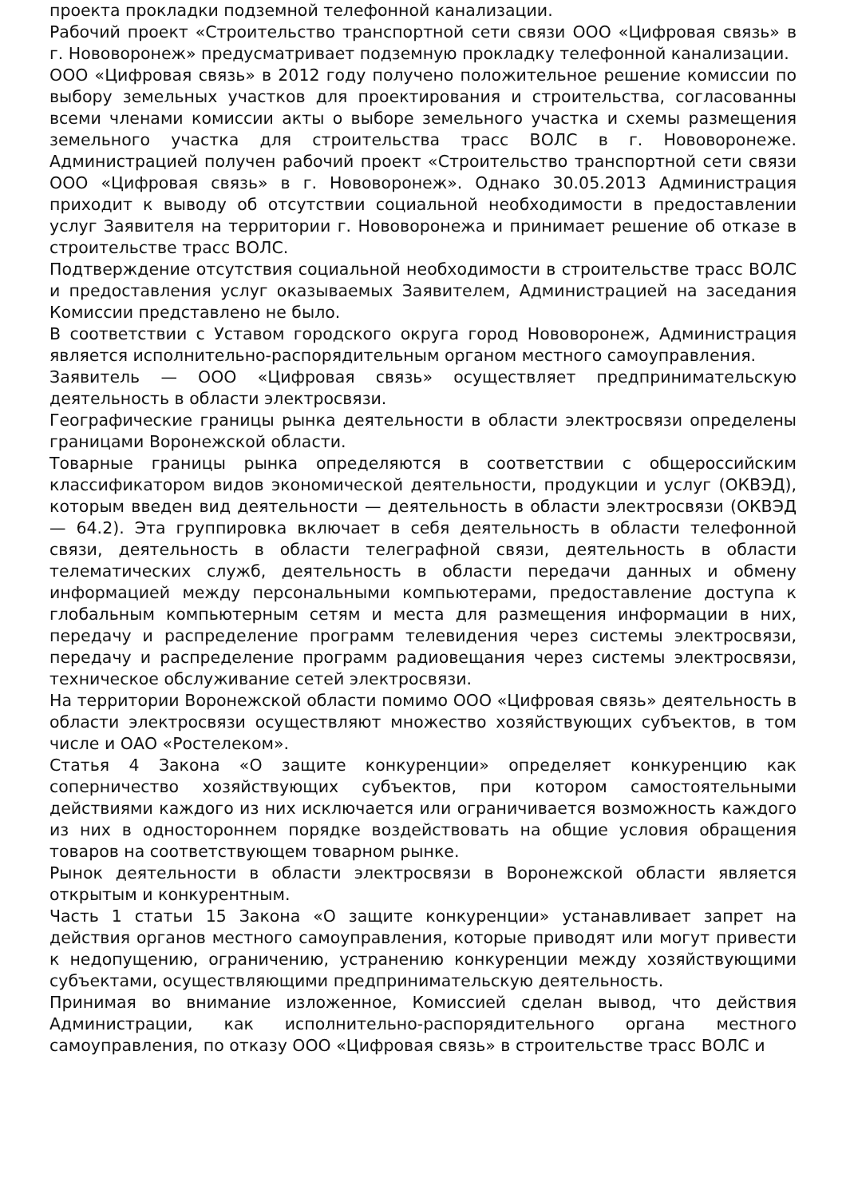проекта прокладки подземной телефонной канализации.
Рабочий проект «Строительство транспортной сети связи ООО «Цифровая связь» в г. Нововоронеж» предусматривает подземную прокладку телефонной канализации.
ООО «Цифровая связь» в 2012 году получено положительное решение комиссии по выбору земельных участков для проектирования и строительства, согласованны всеми членами комиссии акты о выборе земельного участка и схемы размещения земельного участка для строительства трасс ВОЛС в г. Нововоронеже. Администрацией получен рабочий проект «Строительство транспортной сети связи ООО «Цифровая связь» в г. Нововоронеж». Однако 30.05.2013 Администрация приходит к выводу об отсутствии социальной необходимости в предоставлении услуг Заявителя на территории г. Нововоронежа и принимает решение об отказе в строительстве трасс ВОЛС.
Подтверждение отсутствия социальной необходимости в строительстве трасс ВОЛС и предоставления услуг оказываемых Заявителем, Администрацией на заседания Комиссии представлено не было.
В соответствии с Уставом городского округа город Нововоронеж, Администрация является исполнительно-распорядительным органом местного самоуправления.
Заявитель — ООО «Цифровая связь» осуществляет предпринимательскую деятельность в области электросвязи.
Географические границы рынка деятельности в области электросвязи определены границами Воронежской области.
Товарные границы рынка определяются в соответствии с общероссийским классификатором видов экономической деятельности, продукции и услуг (ОКВЭД), которым введен вид деятельности — деятельность в области электросвязи (ОКВЭД — 64.2). Эта группировка включает в себя деятельность в области телефонной связи, деятельность в области телеграфной связи, деятельность в области телематических служб, деятельность в области передачи данных и обмену информацией между персональными компьютерами, предоставление доступа к глобальным компьютерным сетям и места для размещения информации в них, передачу и распределение программ телевидения через системы электросвязи, передачу и распределение программ радиовещания через системы электросвязи, техническое обслуживание сетей электросвязи.
На территории Воронежской области помимо ООО «Цифровая связь» деятельность в области электросвязи осуществляют множество хозяйствующих субъектов, в том числе и ОАО «Ростелеком».
Статья 4 Закона «О защите конкуренции» определяет конкуренцию как соперничество хозяйствующих субъектов, при котором самостоятельными действиями каждого из них исключается или ограничивается возможность каждого из них в одностороннем порядке воздействовать на общие условия обращения товаров на соответствующем товарном рынке.
Рынок деятельности в области электросвязи в Воронежской области является открытым и конкурентным.
Часть 1 статьи 15 Закона «О защите конкуренции» устанавливает запрет на действия органов местного самоуправления, которые приводят или могут привести к недопущению, ограничению, устранению конкуренции между хозяйствующими субъектами, осуществляющими предпринимательскую деятельность.
Принимая во внимание изложенное, Комиссией сделан вывод, что действия Администрации, как исполнительно-распорядительного органа местного самоуправления, по отказу ООО «Цифровая связь» в строительстве трасс ВОЛС и